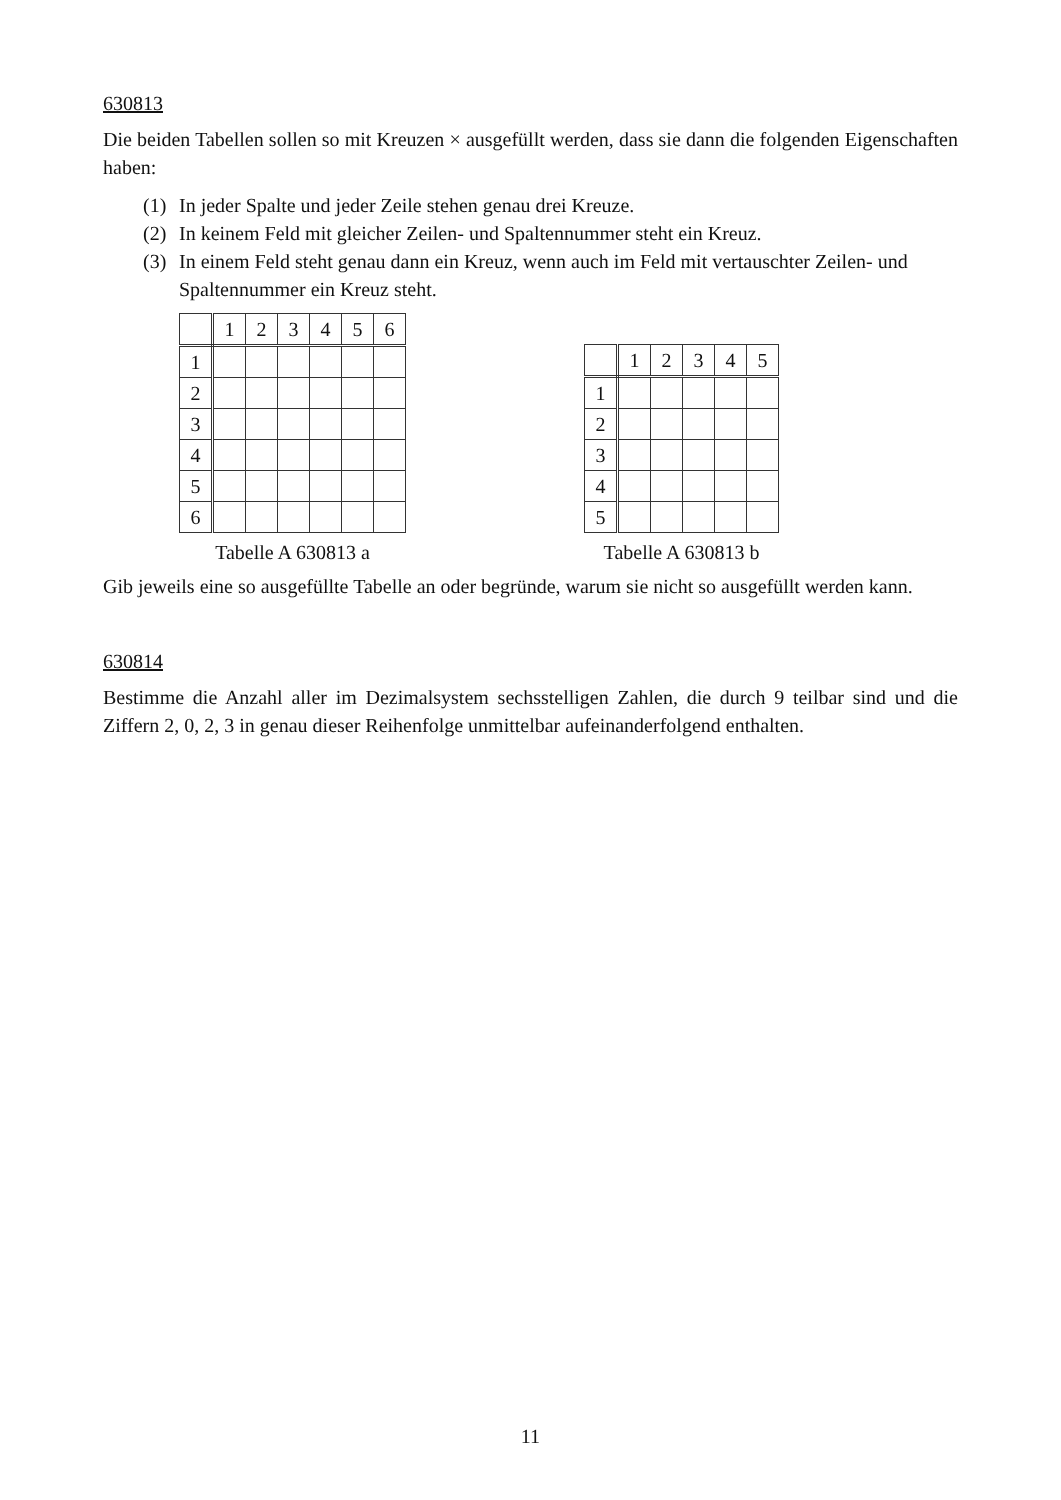630813
Die beiden Tabellen sollen so mit Kreuzen × ausgefüllt werden, dass sie dann die folgenden Eigenschaften haben:
(1) In jeder Spalte und jeder Zeile stehen genau drei Kreuze.
(2) In keinem Feld mit gleicher Zeilen- und Spaltennummer steht ein Kreuz.
(3) In einem Feld steht genau dann ein Kreuz, wenn auch im Feld mit vertauschter Zeilen- und Spaltennummer ein Kreuz steht.
| | 1 | 2 | 3 | 4 | 5 | 6 |
| 1 | | | | | | |
| 2 | | | | | | |
| 3 | | | | | | |
| 4 | | | | | | |
| 5 | | | | | | |
| 6 | | | | | | |
Tabelle A 630813 a
| | 1 | 2 | 3 | 4 | 5 |
| 1 | | | | | |
| 2 | | | | | |
| 3 | | | | | |
| 4 | | | | | |
| 5 | | | | | |
Tabelle A 630813 b
Gib jeweils eine so ausgefüllte Tabelle an oder begründe, warum sie nicht so ausgefüllt werden kann.
630814
Bestimme die Anzahl aller im Dezimalsystem sechsstelligen Zahlen, die durch 9 teilbar sind und die Ziffern 2, 0, 2, 3 in genau dieser Reihenfolge unmittelbar aufeinanderfolgend enthalten.
11